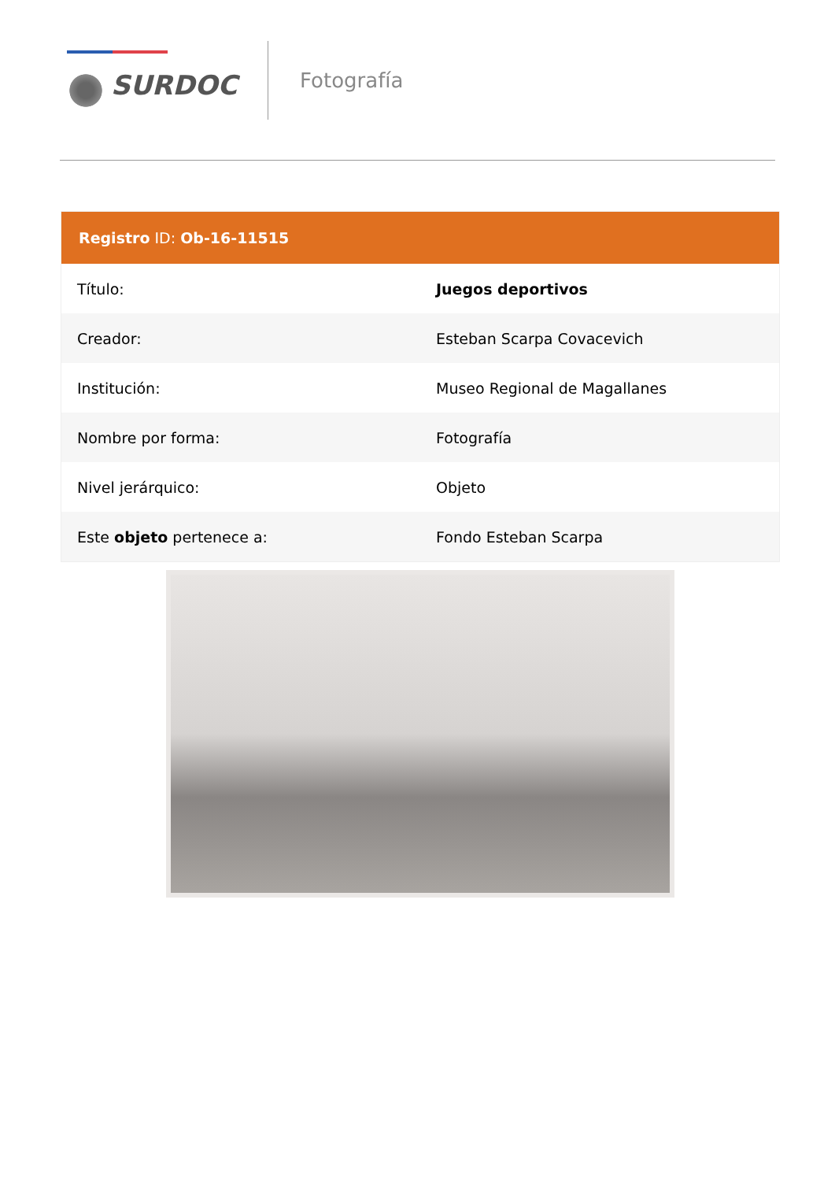SURDOC
Fotografía
| Registro ID: Ob-16-11515 | |
| --- | --- |
| Título: | Juegos deportivos |
| Creador: | Esteban Scarpa Covacevich |
| Institución: | Museo Regional de Magallanes |
| Nombre por forma: | Fotografía |
| Nivel jerárquico: | Objeto |
| Este objeto pertenece a: | Fondo Esteban Scarpa |